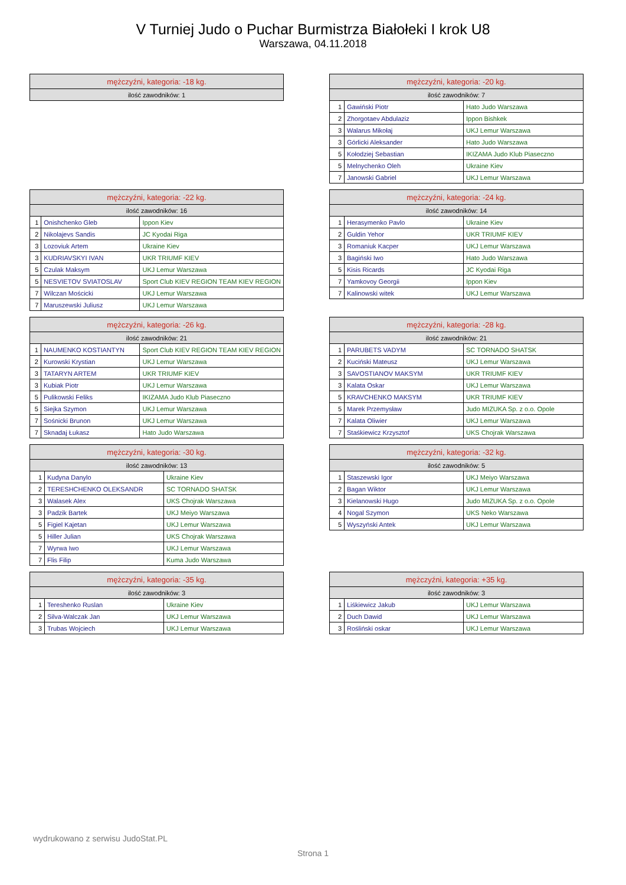V Turniej Judo o Puchar Burmistrza Białołeki I krok U8
Warszawa, 04.11.2018
| mężczyźni, kategoria: -18 kg. |
| --- |
| ilość zawodników: 1 |
| mężczyźni, kategoria: -20 kg. | | |
| --- | --- | --- |
| ilość zawodników: 7 | | |
| 1 | Gawiński Piotr | Hato Judo Warszawa |
| 2 | Zhorgotaev Abdulaziz | Ippon Bishkek |
| 3 | Walarus Mikołaj | UKJ Lemur Warszawa |
| 3 | Górlicki Aleksander | Hato Judo Warszawa |
| 5 | Kołodziej Sebastian | IKIZAMA Judo Klub Piaseczno |
| 5 | Melnychenko Oleh | Ukraine Kiev |
| 7 | Janowski Gabriel | UKJ Lemur Warszawa |
| mężczyźni, kategoria: -22 kg. | | |
| --- | --- | --- |
| ilość zawodników: 16 | | |
| 1 | Onishchenko Gleb | Ippon Kiev |
| 2 | Nikolajevs Sandis | JC Kyodai Riga |
| 3 | Lozoviuk Artem | Ukraine Kiev |
| 3 | KUDRIAVSKYI IVAN | UKR TRIUMF KIEV |
| 5 | Czulak Maksym | UKJ Lemur Warszawa |
| 5 | NESVIETOV SVIATOSLAV | Sport Club KIEV REGION TEAM KIEV REGION |
| 7 | Wilczan Mościcki | UKJ Lemur Warszawa |
| 7 | Maruszewski Juliusz | UKJ Lemur Warszawa |
| mężczyźni, kategoria: -24 kg. | | |
| --- | --- | --- |
| ilość zawodników: 14 | | |
| 1 | Herasymenko Pavlo | Ukraine Kiev |
| 2 | Guldin Yehor | UKR TRIUMF KIEV |
| 3 | Romaniuk Kacper | UKJ Lemur Warszawa |
| 3 | Bagiński Iwo | Hato Judo Warszawa |
| 5 | Kisis Ricards | JC Kyodai Riga |
| 7 | Yamkovoy Georgii | Ippon Kiev |
| 7 | Kalinowski witek | UKJ Lemur Warszawa |
| mężczyźni, kategoria: -26 kg. | | |
| --- | --- | --- |
| ilość zawodników: 21 | | |
| 1 | NAUMENKO KOSTIANTYN | Sport Club KIEV REGION TEAM KIEV REGION |
| 2 | Kurowski Krystian | UKJ Lemur Warszawa |
| 3 | TATARYN ARTEM | UKR TRIUMF KIEV |
| 3 | Kubiak Piotr | UKJ Lemur Warszawa |
| 5 | Pulikowski Feliks | IKIZAMA Judo Klub Piaseczno |
| 5 | Siejka Szymon | UKJ Lemur Warszawa |
| 7 | Sośnicki Brunon | UKJ Lemur Warszawa |
| 7 | Sknadaj Łukasz | Hato Judo Warszawa |
| mężczyźni, kategoria: -28 kg. | | |
| --- | --- | --- |
| ilość zawodników: 21 | | |
| 1 | PARUBETS VADYM | SC TORNADO SHATSK |
| 2 | Kuciński Mateusz | UKJ Lemur Warszawa |
| 3 | SAVOSTIANOV MAKSYM | UKR TRIUMF KIEV |
| 3 | Kalata Oskar | UKJ Lemur Warszawa |
| 5 | KRAVCHENKO MAKSYM | UKR TRIUMF KIEV |
| 5 | Marek Przemysław | Judo MIZUKA Sp. z o.o. Opole |
| 7 | Kalata Oliwier | UKJ Lemur Warszawa |
| 7 | Staśkiewicz Krzysztof | UKS Chojrak Warszawa |
| mężczyźni, kategoria: -30 kg. | | |
| --- | --- | --- |
| ilość zawodników: 13 | | |
| 1 | Kudyna Danylo | Ukraine Kiev |
| 2 | TERESHCHENKO OLEKSANDR | SC TORNADO SHATSK |
| 3 | Walasek Alex | UKS Chojrak Warszawa |
| 3 | Padzik Bartek | UKJ Meiyo Warszawa |
| 5 | Figiel Kajetan | UKJ Lemur Warszawa |
| 5 | Hiller Julian | UKS Chojrak Warszawa |
| 7 | Wyrwa Iwo | UKJ Lemur Warszawa |
| 7 | Flis Filip | Kuma Judo Warszawa |
| mężczyźni, kategoria: -32 kg. | | |
| --- | --- | --- |
| ilość zawodników: 5 | | |
| 1 | Staszewski Igor | UKJ Meiyo Warszawa |
| 2 | Bagan Wiktor | UKJ Lemur Warszawa |
| 3 | Kielanowski Hugo | Judo MIZUKA Sp. z o.o. Opole |
| 4 | Nogal Szymon | UKS Neko Warszawa |
| 5 | Wyszyński Antek | UKJ Lemur Warszawa |
| mężczyźni, kategoria: -35 kg. | | |
| --- | --- | --- |
| ilość zawodników: 3 | | |
| 1 | Tereshenko Ruslan | Ukraine Kiev |
| 2 | Silva-Walczak Jan | UKJ Lemur Warszawa |
| 3 | Trubas Wojciech | UKJ Lemur Warszawa |
| mężczyźni, kategoria: +35 kg. | | |
| --- | --- | --- |
| ilość zawodników: 3 | | |
| 1 | Liśkiewicz Jakub | UKJ Lemur Warszawa |
| 2 | Duch Dawid | UKJ Lemur Warszawa |
| 3 | Rośliński oskar | UKJ Lemur Warszawa |
wydrukowano z serwisu JudoStat.PL
Strona 1